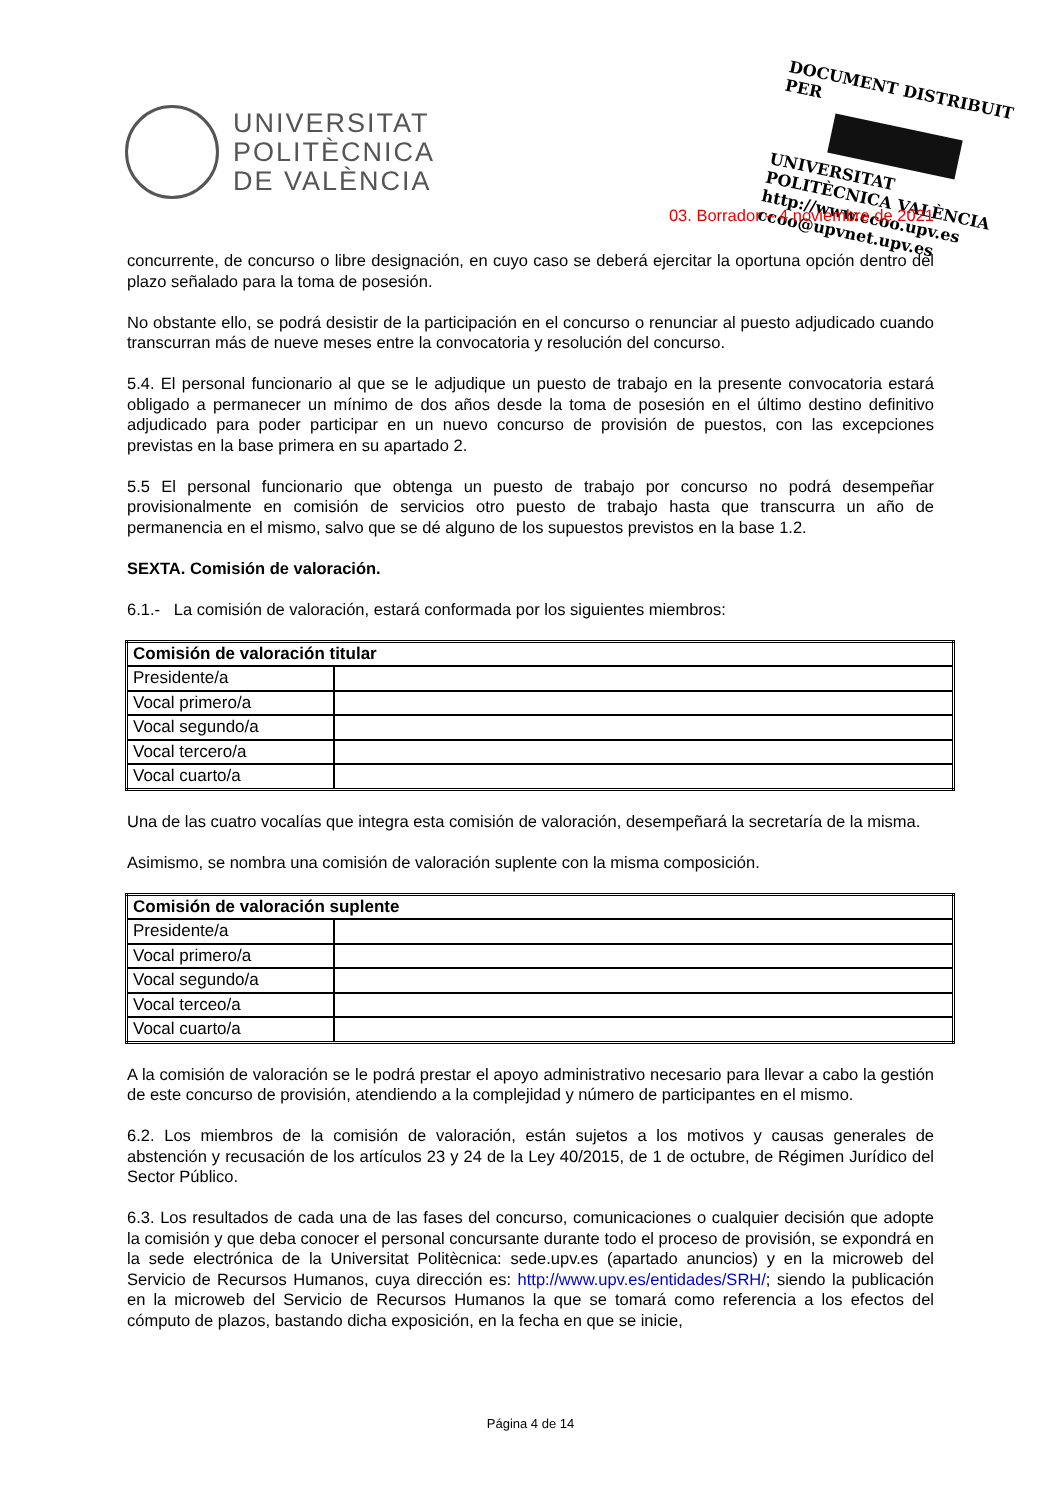UNIVERSITAT
POLITÈCNICA
DE VALÈNCIA
DOCUMENT DISTRIBUIT PER
UNIVERSITAT POLITÈCNICA VALÈNCIA
http://www.ccoo.upv.es
ccoo@upvnet.upv.es
03. Borrador – 4 noviembre de 2021
concurrente, de concurso o libre designación, en cuyo caso se deberá ejercitar la oportuna opción dentro del plazo señalado para la toma de posesión.
No obstante ello, se podrá desistir de la participación en el concurso o renunciar al puesto adjudicado cuando transcurran más de nueve meses entre la convocatoria y resolución del concurso.
5.4. El personal funcionario al que se le adjudique un puesto de trabajo en la presente convocatoria estará obligado a permanecer un mínimo de dos años desde la toma de posesión en el último destino definitivo adjudicado para poder participar en un nuevo concurso de provisión de puestos, con las excepciones previstas en la base primera en su apartado 2.
5.5 El personal funcionario que obtenga un puesto de trabajo por concurso no podrá desempeñar provisionalmente en comisión de servicios otro puesto de trabajo hasta que transcurra un año de permanencia en el mismo, salvo que se dé alguno de los supuestos previstos en la base 1.2.
SEXTA. Comisión de valoración.
6.1.- La comisión de valoración, estará conformada por los siguientes miembros:
| Comisión de valoración titular | |
| Presidente/a | |
| Vocal primero/a | |
| Vocal segundo/a | |
| Vocal tercero/a | |
| Vocal cuarto/a | |
Una de las cuatro vocalías que integra esta comisión de valoración, desempeñará la secretaría de la misma.
Asimismo, se nombra una comisión de valoración suplente con la misma composición.
| Comisión de valoración suplente | |
| Presidente/a | |
| Vocal primero/a | |
| Vocal segundo/a | |
| Vocal terceo/a | |
| Vocal cuarto/a | |
A la comisión de valoración se le podrá prestar el apoyo administrativo necesario para llevar a cabo la gestión de este concurso de provisión, atendiendo a la complejidad y número de participantes en el mismo.
6.2. Los miembros de la comisión de valoración, están sujetos a los motivos y causas generales de abstención y recusación de los artículos 23 y 24 de la Ley 40/2015, de 1 de octubre, de Régimen Jurídico del Sector Público.
6.3. Los resultados de cada una de las fases del concurso, comunicaciones o cualquier decisión que adopte la comisión y que deba conocer el personal concursante durante todo el proceso de provisión, se expondrá en la sede electrónica de la Universitat Politècnica: sede.upv.es (apartado anuncios) y en la microweb del Servicio de Recursos Humanos, cuya dirección es: http://www.upv.es/entidades/SRH/; siendo la publicación en la microweb del Servicio de Recursos Humanos la que se tomará como referencia a los efectos del cómputo de plazos, bastando dicha exposición, en la fecha en que se inicie,
Página 4 de 14